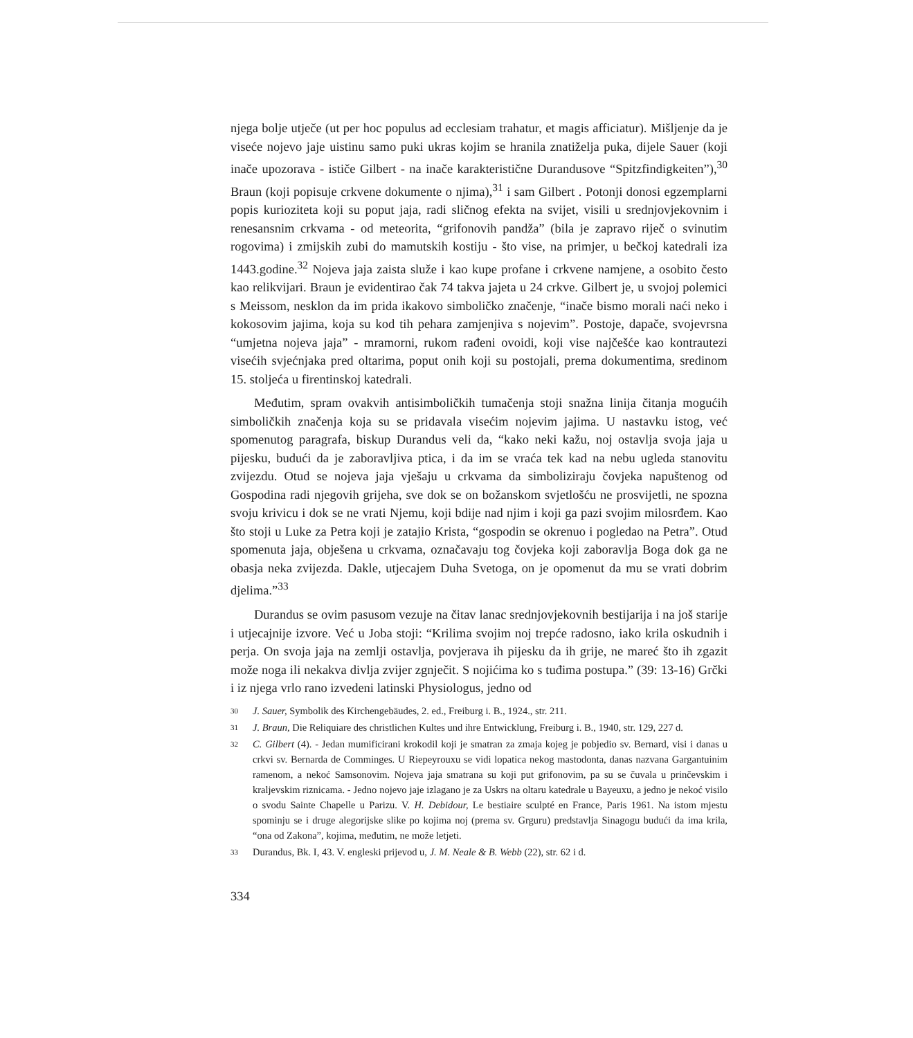njega bolje utječe (ut per hoc populus ad ecclesiam trahatur, et magis afficiatur). Mišljenje da je viseće nojevo jaje uistinu samo puki ukras kojim se hranila znatiželja puka, dijele Sauer (koji inače upozorava - ističe Gilbert - na inače karakteristične Durandusove “Spitzfindigkeiten”),<sup>30</sup> Braun (koji popisuje crkvene dokumente o njima),<sup>31</sup> i sam Gilbert . Potonji donosi egzemplarni popis kurioziteta koji su poput jaja, radi sličnog efekta na svijet, visili u srednjovjekovnim i renesansnim crkvama - od meteorita, “grifonovih pandža” (bila je zapravo riječ o svinutim rogovima) i zmijskih zubi do mamutskih kostiju - što vise, na primjer, u bečkoj katedrali iza 1443.godine.<sup>32</sup> Nojeva jaja zaista služe i kao kupe profane i crkvene namjene, a osobito često kao relikvijari. Braun je evidentirao čak 74 takva jajeta u 24 crkve. Gilbert je, u svojoj polemici s Meissom, nesklon da im prida ikakovo simboličko značenje, “inače bismo morali naći neko i kokosovim jajima, koja su kod tih pehara zamjenjiva s nojevim”. Postoje, dapače, svojevrsna “umjetna nojeva jaja” - mramorni, rukom rađeni ovoidi, koji vise najčešće kao kontrautezi visećih svjećnjaka pred oltarima, poput onih koji su postojali, prema dokumentima, sredinom 15. stoljeća u firentinskoj katedrali.
Međutim, spram ovakvih antisimboličkih tumačenja stoji snažna linija čitanja mogućih simboličkih značenja koja su se pridavala visećim nojevim jajima. U nastavku istog, već spomenutog paragrafa, biskup Durandus veli da, “kako neki kažu, noj ostavlja svoja jaja u pijesku, budući da je zaboravljiva ptica, i da im se vraća tek kad na nebu ugleda stanovitu zvijezdu. Otud se nojeva jaja vješaju u crkvama da simboliziraju čovjeka napuštenog od Gospodina radi njegovih grijeha, sve dok se on božanskom svjetlošću ne prosvijetli, ne spozna svoju krivicu i dok se ne vrati Njemu, koji bdije nad njim i koji ga pazi svojim milosrđem. Kao što stoji u Luke za Petra koji je zatajio Krista, “gospodin se okrenuo i pogledao na Petra”. Otud spomenuta jaja, obješena u crkvama, označavaju tog čovjeka koji zaboravlja Boga dok ga ne obasja neka zvijezda. Dakle, utjecajem Duha Svetoga, on je opomenut da mu se vrati dobrim djelima.”<sup>33</sup>
Durandus se ovim pasusom vezuje na čitav lanac srednjovjekovnih bestijarija i na još starije i utjecajnije izvore. Već u Joba stoji: “Krilima svojim noj trepće radosno, iako krila oskudnih i perja. On svoja jaja na zemlji ostavlja, povjerava ih pijesku da ih grije, ne mareć što ih zgazit može noga ili nekakva divlja zvijer zgnječit. S nojićima ko s tuđima postupa.” (39: 13-16) Grčki i iz njega vrlo rano izvedeni latinski Physiologus, jedno od
30 J. Sauer, Symbolik des Kirchengebäudes, 2. ed., Freiburg i. B., 1924., str. 211.
31 J. Braun, Die Reliquiare des christlichen Kultes und ihre Entwicklung, Freiburg i. B., 1940, str. 129, 227 d.
32 C. Gilbert (4). - Jedan mumificirani krokodil koji je smatran za zmaja kojeg je pobjedio sv. Bernard, visi i danas u crkvi sv. Bernarda de Comminges. U Riepeyrouxu se vidi lopatica nekog mastodonta, danas nazvana Gargantuinim ramenom, a nekoć Samsonovim. Nojeva jaja smatrana su koji put grifonovim, pa su se čuvala u prinčevskim i kraljevskim riznicama. - Jedno nojevo jaje izlagano je za Uskrs na oltaru katedrale u Bayeuxu, a jedno je nekoć visilo o svodu Sainte Chapelle u Parizu. V. H. Debidour, Le bestiaire sculpté en France, Paris 1961. Na istom mjestu spominju se i druge alegorijske slike po kojima noj (prema sv. Grguru) predstavlja Sinagogu budući da ima krila, “ona od Zakona”, kojima, međutim, ne može letjeti.
33 Durandus, Bk. I, 43. V. engleski prijevod u, J. M. Neale & B. Webb (22), str. 62 i d.
334